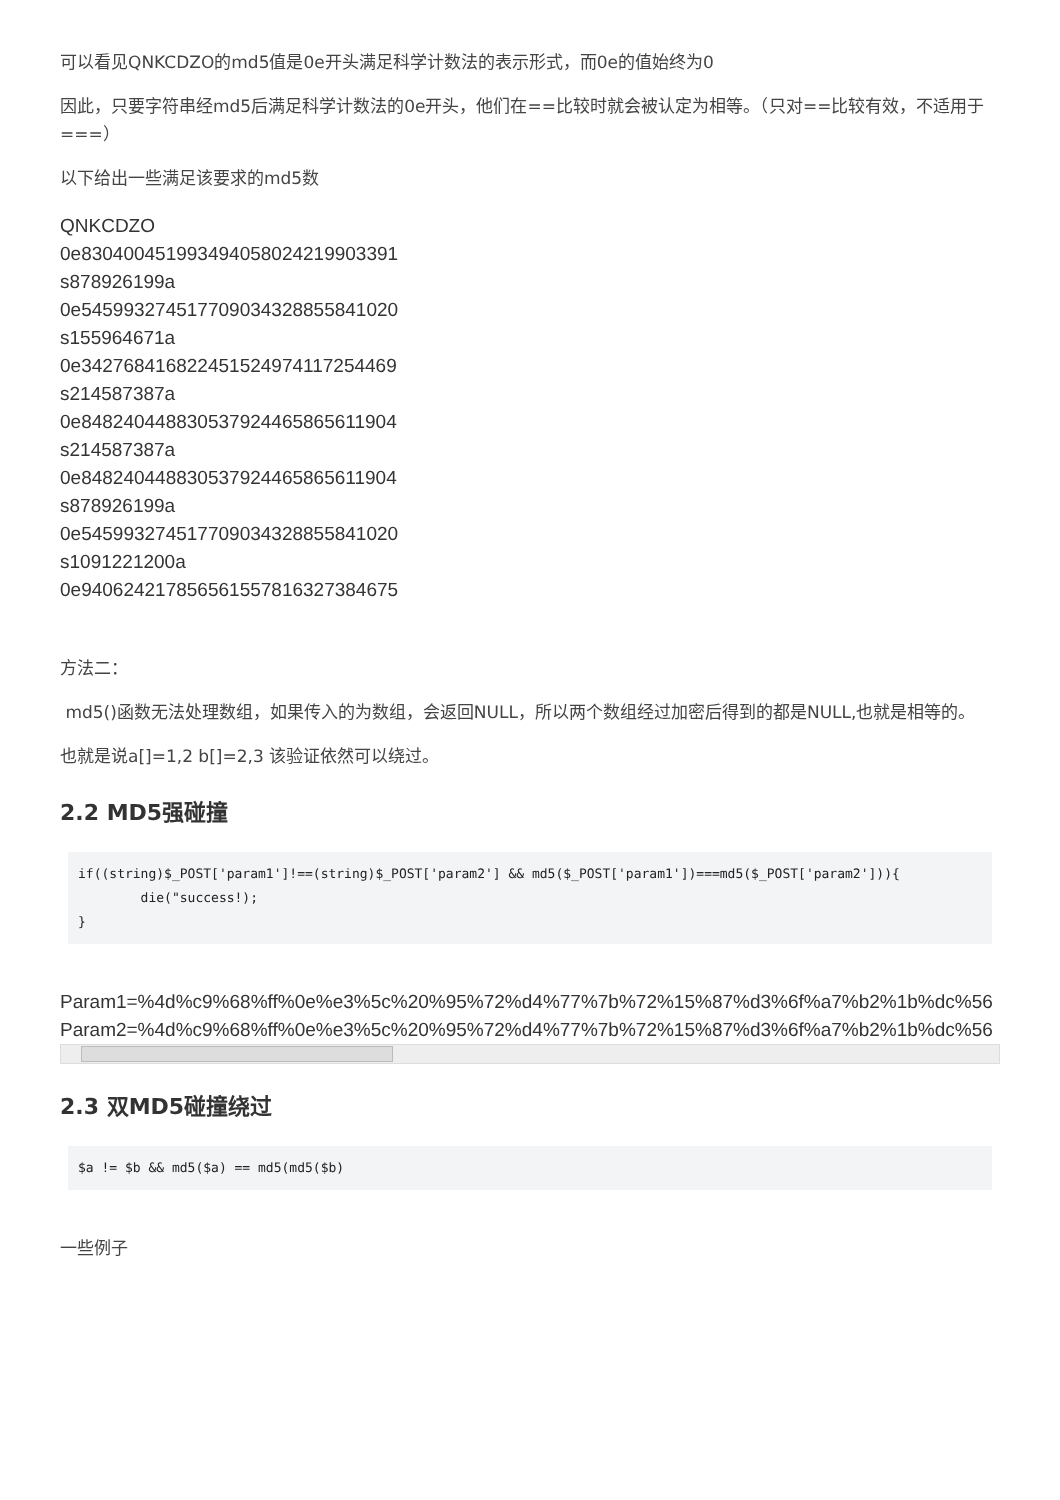可以看见QNKCDZO的md5值是0e开头满足科学计数法的表示形式，而0e的值始终为0
因此，只要字符串经md5后满足科学计数法的0e开头，他们在==比较时就会被认定为相等。（只对==比较有效，不适用于===）
以下给出一些满足该要求的md5数
QNKCDZO
0e830400451993494058024219903391
s878926199a
0e545993274517709034328855841020
s155964671a
0e342768416822451524974117254469
s214587387a
0e848240448830537924465865611904
s214587387a
0e848240448830537924465865611904
s878926199a
0e545993274517709034328855841020
s1091221200a
0e940624217856561557816327384675
方法二：
md5()函数无法处理数组，如果传入的为数组，会返回NULL，所以两个数组经过加密后得到的都是NULL,也就是相等的。
也就是说a[]=1,2 b[]=2,3 该验证依然可以绕过。
2.2 MD5强碰撞
if((string)$_POST['param1']!==(string)$_POST['param2'] && md5($_POST['param1'])===md5($_POST['param2'])){
        die("success!);
}
Param1=%4d%c9%68%ff%0e%e3%5c%20%95%72%d4%77%7b%72%15%87%d3%6f%a7%b2%1b%dc%56
Param2=%4d%c9%68%ff%0e%e3%5c%20%95%72%d4%77%7b%72%15%87%d3%6f%a7%b2%1b%dc%56
2.3 双MD5碰撞绕过
$a != $b && md5($a) == md5(md5($b)
一些例子